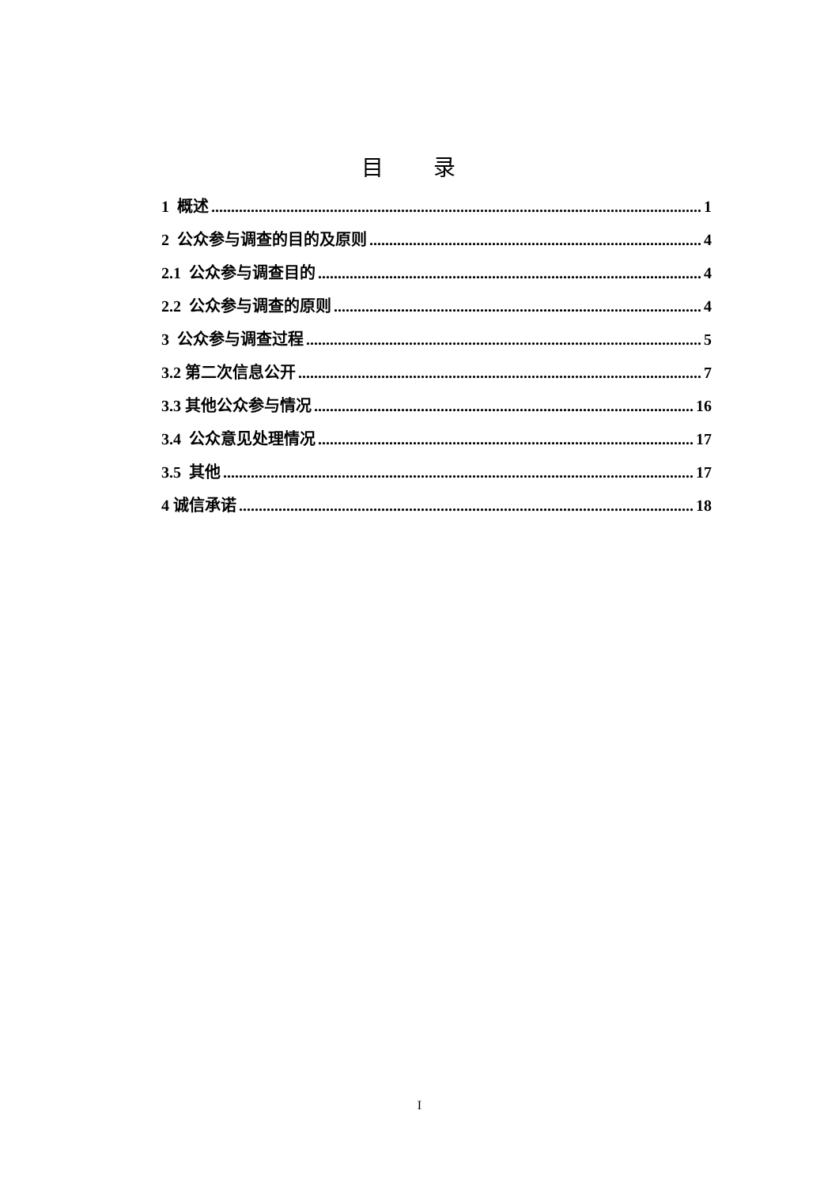目 录
1 概述 1
2 公众参与调查的目的及原则 4
2.1 公众参与调查目的 4
2.2 公众参与调查的原则 4
3 公众参与调查过程 5
3.2 第二次信息公开 7
3.3 其他公众参与情况 16
3.4 公众意见处理情况 17
3.5 其他 17
4 诚信承诺 18
I